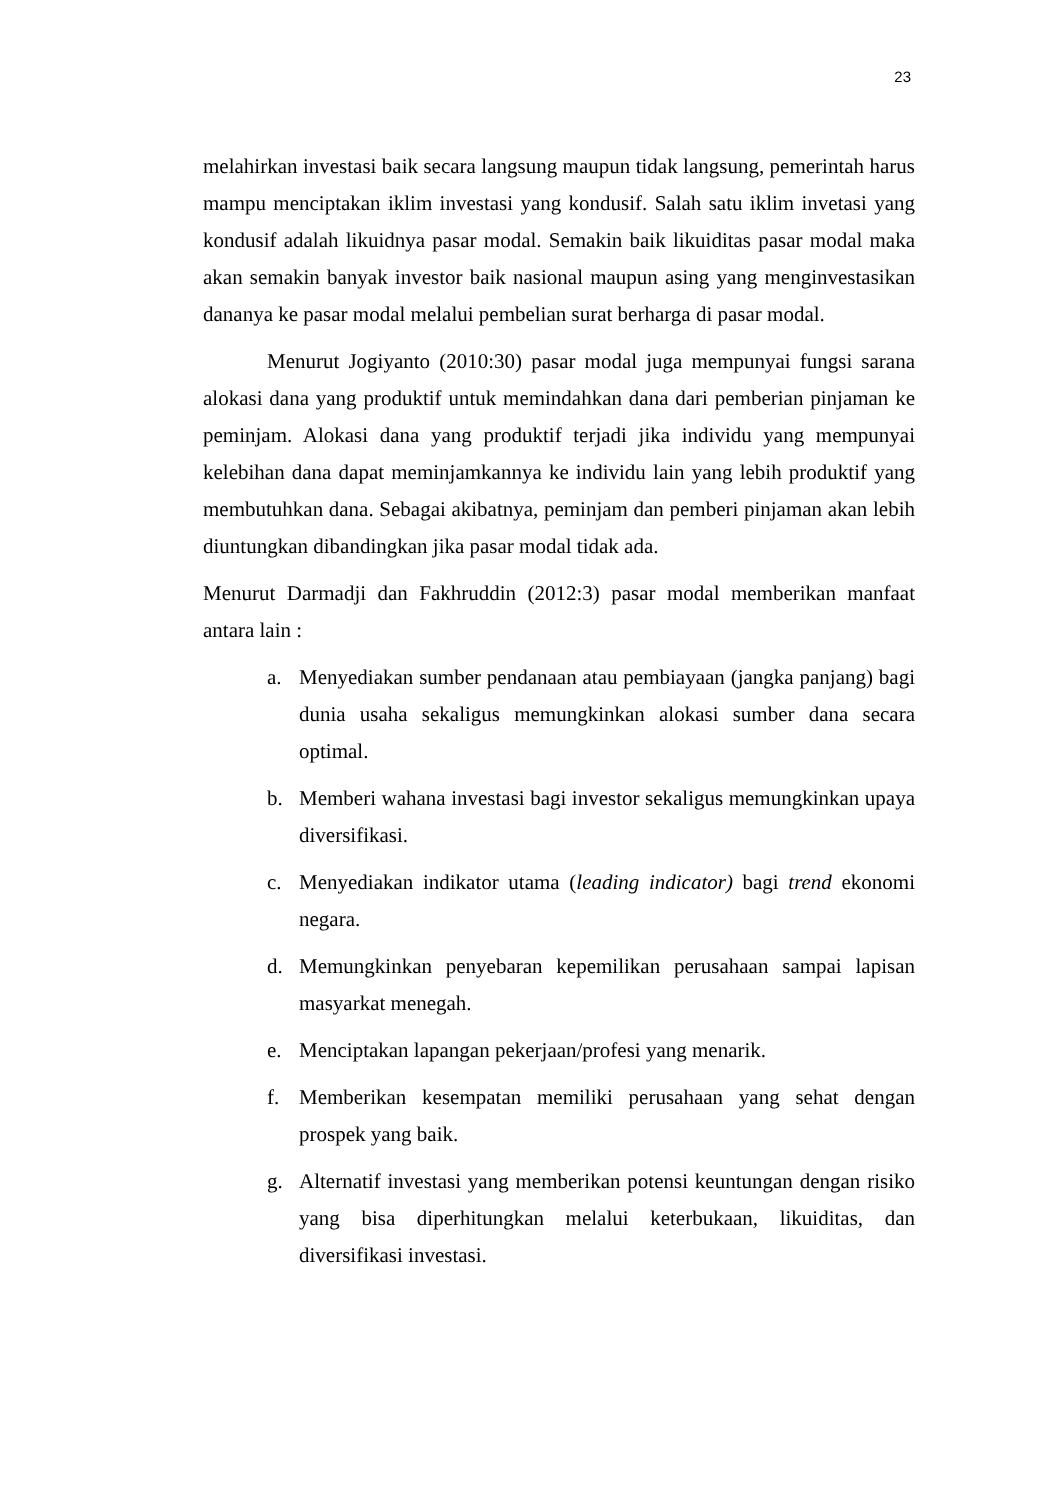23
melahirkan investasi baik secara langsung maupun tidak langsung, pemerintah harus mampu menciptakan iklim investasi yang kondusif. Salah satu iklim invetasi yang kondusif adalah likuidnya pasar modal. Semakin baik likuiditas pasar modal maka akan semakin banyak investor baik nasional maupun asing yang menginvestasikan dananya ke pasar modal melalui pembelian surat berharga di pasar modal.
Menurut Jogiyanto (2010:30) pasar modal juga mempunyai fungsi sarana alokasi dana yang produktif untuk memindahkan dana dari pemberian pinjaman ke peminjam. Alokasi dana yang produktif terjadi jika individu yang mempunyai kelebihan dana dapat meminjamkannya ke individu lain yang lebih produktif yang membutuhkan dana. Sebagai akibatnya, peminjam dan pemberi pinjaman akan lebih diuntungkan dibandingkan jika pasar modal tidak ada.
Menurut Darmadji dan Fakhruddin (2012:3) pasar modal memberikan manfaat antara lain :
a. Menyediakan sumber pendanaan atau pembiayaan (jangka panjang) bagi dunia usaha sekaligus memungkinkan alokasi sumber dana secara optimal.
b. Memberi wahana investasi bagi investor sekaligus memungkinkan upaya diversifikasi.
c. Menyediakan indikator utama (leading indicator) bagi trend ekonomi negara.
d. Memungkinkan penyebaran kepemilikan perusahaan sampai lapisan masyarkat menegah.
e. Menciptakan lapangan pekerjaan/profesi yang menarik.
f. Memberikan kesempatan memiliki perusahaan yang sehat dengan prospek yang baik.
g. Alternatif investasi yang memberikan potensi keuntungan dengan risiko yang bisa diperhitungkan melalui keterbukaan, likuiditas, dan diversifikasi investasi.